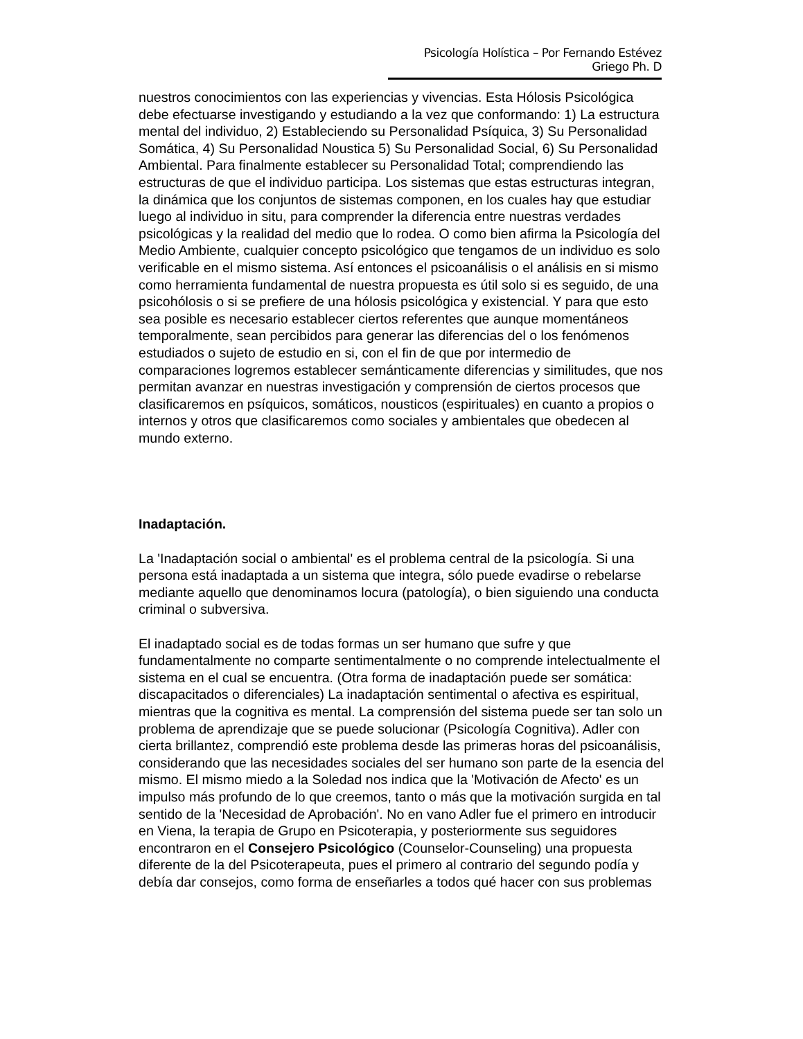Psicología Holística – Por Fernando Estévez Griego Ph. D
nuestros conocimientos con las experiencias y vivencias. Esta Hólosis Psicológica debe efectuarse investigando y estudiando a la vez que conformando: 1) La estructura mental del individuo, 2) Estableciendo su Personalidad Psíquica, 3) Su Personalidad Somática, 4) Su Personalidad Noustica 5) Su Personalidad Social, 6) Su Personalidad Ambiental. Para finalmente establecer su Personalidad Total; comprendiendo las estructuras de que el individuo participa. Los sistemas que estas estructuras integran, la dinámica que los conjuntos de sistemas componen, en los cuales hay que estudiar luego al individuo in situ, para comprender la diferencia entre nuestras verdades psicológicas y la realidad del medio que lo rodea. O como bien afirma la Psicología del Medio Ambiente, cualquier concepto psicológico que tengamos de un individuo es solo verificable en el mismo sistema. Así entonces el psicoanálisis o el análisis en si mismo como herramienta fundamental de nuestra propuesta es útil solo si es seguido, de una psicohólosis o si se prefiere de una hólosis psicológica y existencial. Y para que esto sea posible es necesario establecer ciertos referentes que aunque momentáneos temporalmente, sean percibidos para generar las diferencias del o los fenómenos estudiados o sujeto de estudio en si, con el fin de que por intermedio de comparaciones logremos establecer semánticamente diferencias y similitudes, que nos permitan avanzar en nuestras investigación y comprensión de ciertos procesos que clasificaremos en psíquicos, somáticos, nousticos (espirituales) en cuanto a propios o internos y otros que clasificaremos como sociales y ambientales que obedecen al mundo externo.
Inadaptación.
La 'Inadaptación social o ambiental' es el problema central de la psicología. Si una persona está inadaptada a un sistema que integra, sólo puede evadirse o rebelarse mediante aquello que denominamos locura (patología), o bien siguiendo una conducta criminal o subversiva.
El inadaptado social es de todas formas un ser humano que sufre y que fundamentalmente no comparte sentimentalmente o no comprende intelectualmente el sistema en el cual se encuentra. (Otra forma de inadaptación puede ser somática: discapacitados o diferenciales) La inadaptación sentimental o afectiva es espiritual, mientras que la cognitiva es mental. La comprensión del sistema puede ser tan solo un problema de aprendizaje que se puede solucionar (Psicología Cognitiva). Adler con cierta brillantez, comprendió este problema desde las primeras horas del psicoanálisis, considerando que las necesidades sociales del ser humano son parte de la esencia del mismo. El mismo miedo a la Soledad nos indica que la 'Motivación de Afecto' es un impulso más profundo de lo que creemos, tanto o más que la motivación surgida en tal sentido de la 'Necesidad de Aprobación'. No en vano Adler fue el primero en introducir en Viena, la terapia de Grupo en Psicoterapia, y posteriormente sus seguidores encontraron en el Consejero Psicológico (Counselor-Counseling) una propuesta diferente de la del Psicoterapeuta, pues el primero al contrario del segundo podía y debía dar consejos, como forma de enseñarles a todos qué hacer con sus problemas